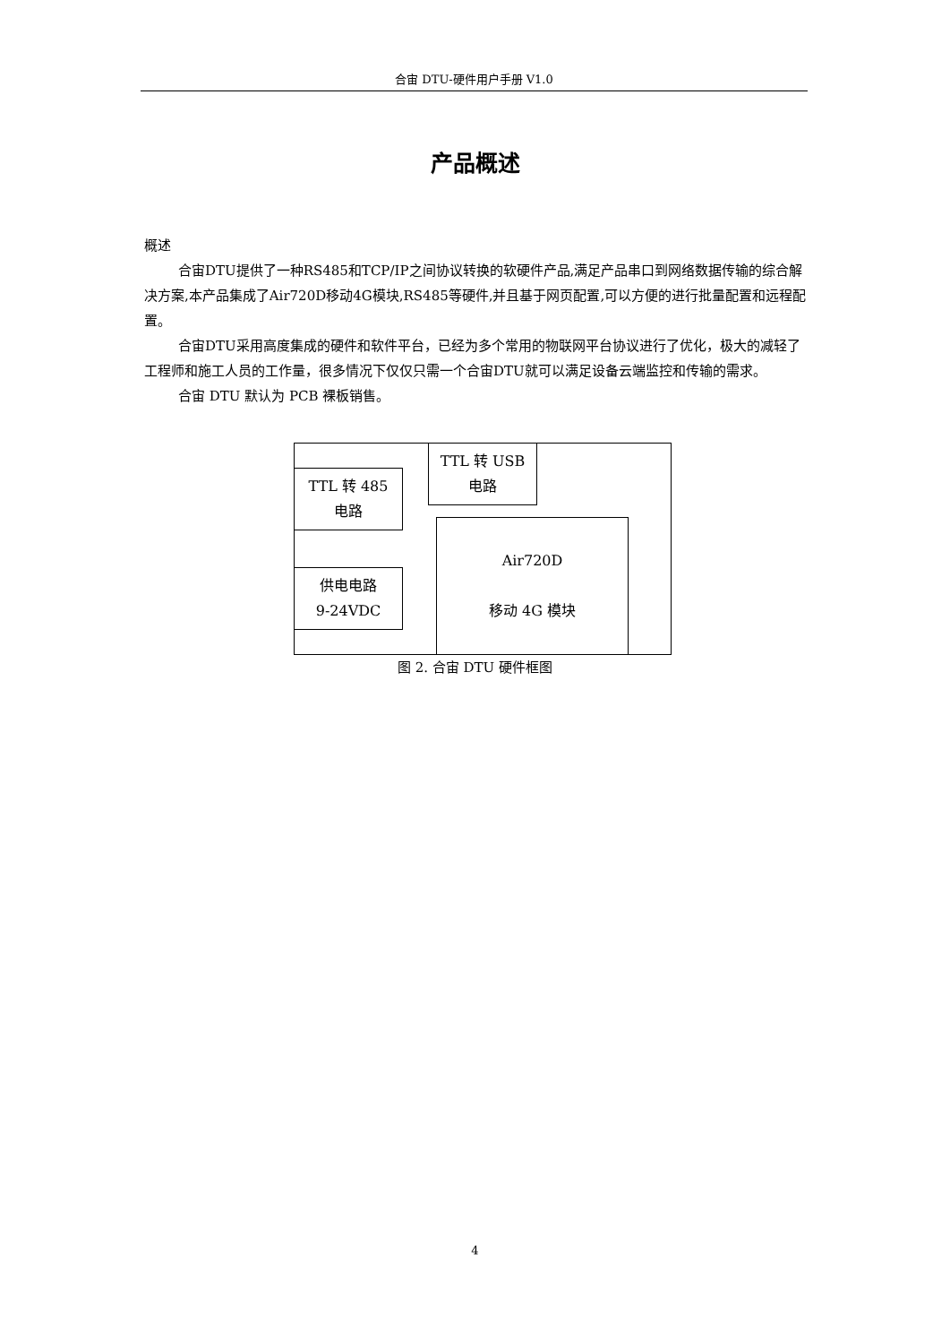合宙 DTU-硬件用户手册 V1.0
产品概述
概述
合宙DTU提供了一种RS485和TCP/IP之间协议转换的软硬件产品,满足产品串口到网络数据传输的综合解决方案,本产品集成了Air720D移动4G模块,RS485等硬件,并且基于网页配置,可以方便的进行批量配置和远程配置。
合宙DTU采用高度集成的硬件和软件平台，已经为多个常用的物联网平台协议进行了优化，极大的减轻了工程师和施工人员的工作量，很多情况下仅仅只需一个合宙DTU就可以满足设备云端监控和传输的需求。
合宙 DTU 默认为 PCB 裸板销售。
TTL 转 USB
电路
TTL 转 485
电路
供电电路
9-24VDC
Air720D
移动 4G 模块
图 2. 合宙 DTU 硬件框图
4